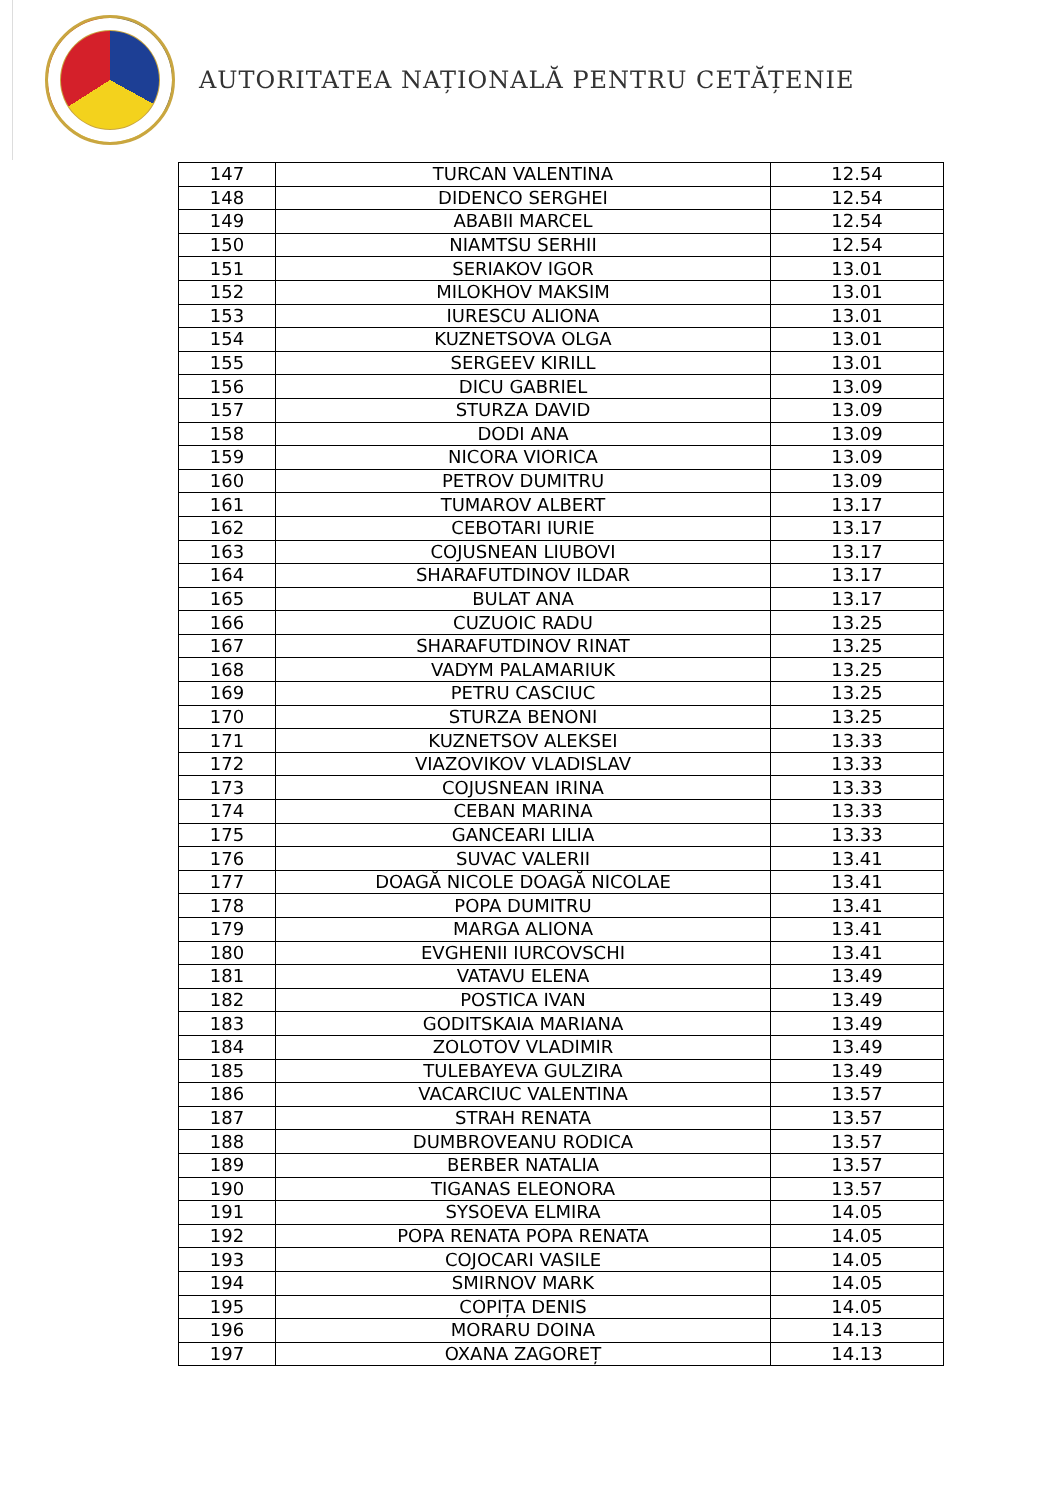AUTORITATEA NAȚIONALĂ PENTRU CETĂȚENIE
| 147 | TURCAN VALENTINA | 12.54 |
| 148 | DIDENCO SERGHEI | 12.54 |
| 149 | ABABII MARCEL | 12.54 |
| 150 | NIAMTSU SERHII | 12.54 |
| 151 | SERIAKOV IGOR | 13.01 |
| 152 | MILOKHOV MAKSIM | 13.01 |
| 153 | IURESCU ALIONA | 13.01 |
| 154 | KUZNETSOVA OLGA | 13.01 |
| 155 | SERGEEV KIRILL | 13.01 |
| 156 | DICU GABRIEL | 13.09 |
| 157 | STURZA DAVID | 13.09 |
| 158 | DODI ANA | 13.09 |
| 159 | NICORA VIORICA | 13.09 |
| 160 | PETROV DUMITRU | 13.09 |
| 161 | TUMAROV ALBERT | 13.17 |
| 162 | CEBOTARI IURIE | 13.17 |
| 163 | COJUSNEAN LIUBOVI | 13.17 |
| 164 | SHARAFUTDINOV ILDAR | 13.17 |
| 165 | BULAT ANA | 13.17 |
| 166 | CUZUOIC RADU | 13.25 |
| 167 | SHARAFUTDINOV RINAT | 13.25 |
| 168 | VADYM PALAMARIUK | 13.25 |
| 169 | PETRU CASCIUC | 13.25 |
| 170 | STURZA BENONI | 13.25 |
| 171 | KUZNETSOV ALEKSEI | 13.33 |
| 172 | VIAZOVIKOV VLADISLAV | 13.33 |
| 173 | COJUSNEAN IRINA | 13.33 |
| 174 | CEBAN MARINA | 13.33 |
| 175 | GANCEARI LILIA | 13.33 |
| 176 | SUVAC VALERII | 13.41 |
| 177 | DOAGĂ NICOLE DOAGĂ NICOLAE | 13.41 |
| 178 | POPA DUMITRU | 13.41 |
| 179 | MARGA ALIONA | 13.41 |
| 180 | EVGHENII IURCOVSCHI | 13.41 |
| 181 | VATAVU ELENA | 13.49 |
| 182 | POSTICA IVAN | 13.49 |
| 183 | GODITSKAIA MARIANA | 13.49 |
| 184 | ZOLOTOV VLADIMIR | 13.49 |
| 185 | TULEBAYEVA GULZIRA | 13.49 |
| 186 | VACARCIUC VALENTINA | 13.57 |
| 187 | STRAH RENATA | 13.57 |
| 188 | DUMBROVEANU RODICA | 13.57 |
| 189 | BERBER NATALIA | 13.57 |
| 190 | TIGANAS ELEONORA | 13.57 |
| 191 | SYSOEVA ELMIRA | 14.05 |
| 192 | POPA RENATA POPA RENATA | 14.05 |
| 193 | COJOCARI VASILE | 14.05 |
| 194 | SMIRNOV MARK | 14.05 |
| 195 | COPIȚA DENIS | 14.05 |
| 196 | MORARU DOINA | 14.13 |
| 197 | OXANA ZAGOREȚ | 14.13 |